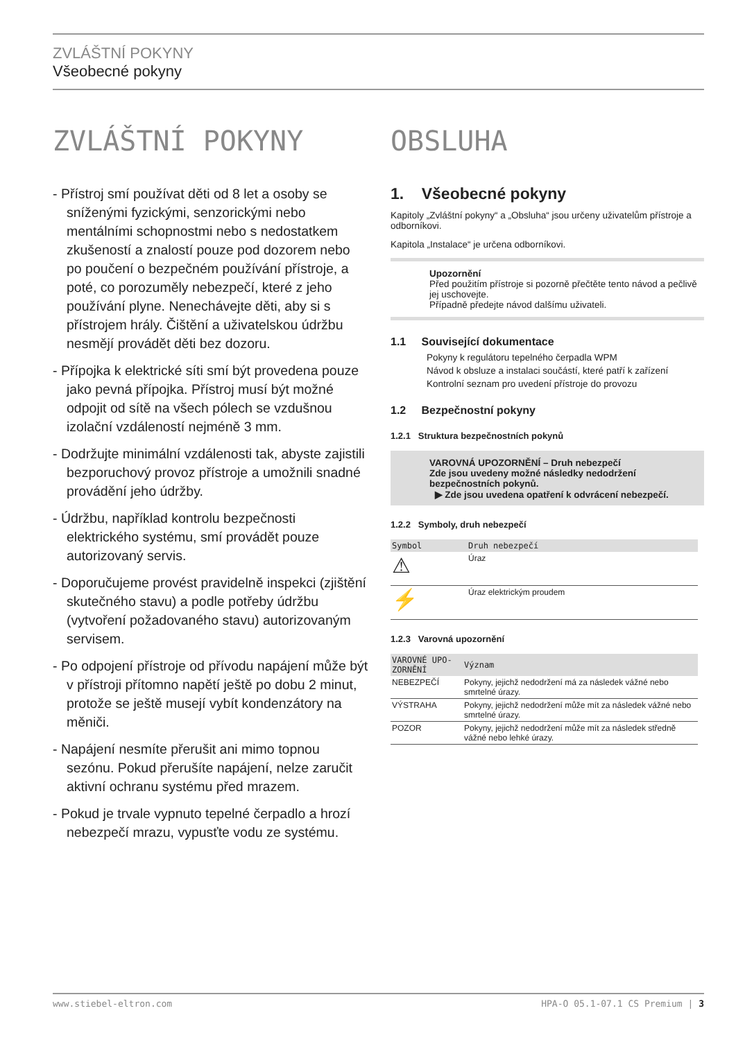ZVLÁŠTNÍ POKYNY
Všeobecné pokyny
ZVLÁŠTNÍ POKYNY
- Přístroj smí používat děti od 8 let a osoby se sníženými fyzickými, senzorickými nebo mentálními schopnostmi nebo s nedostatkem zkušeností a znalostí pouze pod dozorem nebo po poučení o bezpečném používání přístroje, a poté, co porozuměly nebezpečí, které z jeho používání plyne. Nenechávejte děti, aby si s přístrojem hrály. Čištění a uživatelskou údržbu nesmějí provádět děti bez dozoru.
- Přípojka k elektrické síti smí být provedena pouze jako pevná přípojka. Přístroj musí být možné odpojit od sítě na všech pólech se vzdušnou izolační vzdáleností nejméně 3 mm.
- Dodržujte minimální vzdálenosti tak, abyste zajistili bezporuchový provoz přístroje a umožnili snadné provádění jeho údržby.
- Údržbu, například kontrolu bezpečnosti elektrického systému, smí provádět pouze autorizovaný servis.
- Doporučujeme provést pravidelně inspekci (zjištění skutečného stavu) a podle potřeby údržbu (vytvoření požadovaného stavu) autorizovaným servisem.
- Po odpojení přístroje od přívodu napájení může být v přístroji přítomno napětí ještě po dobu 2 minut, protože se ještě musejí vybít kondenzátory na měniči.
- Napájení nesmíte přerušit ani mimo topnou sezónu. Pokud přerušíte napájení, nelze zaručit aktivní ochranu systému před mrazem.
- Pokud je trvale vypnuto tepelné čerpadlo a hrozí nebezpečí mrazu, vypusťte vodu ze systému.
OBSLUHA
1. Všeobecné pokyny
Kapitoly „Zvláštní pokyny“ a „Obsluha“ jsou určeny uživatelům přístroje a odborníkovi.
Kapitola „Instalace“ je určena odborníkovi.
Upozornění
Před použitím přístroje si pozorně přečtěte tento návod a pečlivě jej uschovejte.
Případně předejte návod dalšímu uživateli.
1.1 Související dokumentace
Pokyny k regulátoru tepelného čerpadla WPM
Návod k obsluze a instalaci součástí, které patří k zařízení
Kontrolní seznam pro uvedení přístroje do provozu
1.2 Bezpečnostní pokyny
1.2.1 Struktura bezpečnostních pokynů
VAROVNÁ UPOZORNĚNÍ – Druh nebezpečí
Zde jsou uvedeny možné následky nedodržení bezpečnostních pokynů.
▶ Zde jsou uvedena opatření k odvrácení nebezpečí.
1.2.2 Symboly, druh nebezpečí
| Symbol | Druh nebezpečí |
| --- | --- |
| ⚠ | Úraz |
| ⚡ | Úraz elektrickým proudem |
1.2.3 Varovná upozornění
| VAROVNÉ UPO-ZORNĚNÍ | Význam |
| --- | --- |
| NEBEZPEČÍ | Pokyny, jejichž nedodržení má za následek vážné nebo smrtelné úrazy. |
| VÝSTRAHA | Pokyny, jejichž nedodržení může mít za následek vážné nebo smrtelné úrazy. |
| POZOR | Pokyny, jejichž nedodržení může mít za následek středně vážné nebo lehké úrazy. |
www.stiebel-eltron.com HPA-O 05.1-07.1 CS Premium | 3